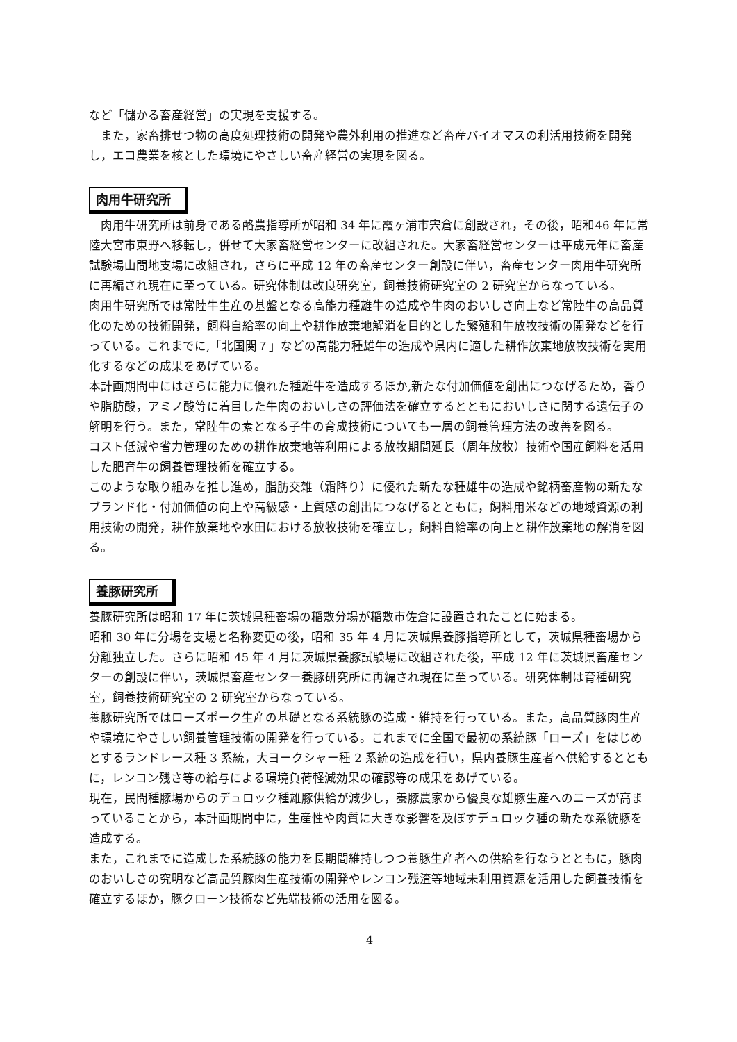など「儲かる畜産経営」の実現を支援する。
　また，家畜排せつ物の高度処理技術の開発や農外利用の推進など畜産バイオマスの利活用技術を開発し，エコ農業を核とした環境にやさしい畜産経営の実現を図る。
肉用牛研究所
　肉用牛研究所は前身である酪農指導所が昭和 34 年に霞ヶ浦市宍倉に創設され，その後，昭和46 年に常陸大宮市東野へ移転し，併せて大家畜経営センターに改組された。大家畜経営センターは平成元年に畜産試験場山間地支場に改組され，さらに平成 12 年の畜産センター創設に伴い，畜産センター肉用牛研究所に再編され現在に至っている。研究体制は改良研究室，飼養技術研究室の 2 研究室からなっている。
肉用牛研究所では常陸牛生産の基盤となる高能力種雄牛の造成や牛肉のおいしさ向上など常陸牛の高品質化のための技術開発，飼料自給率の向上や耕作放棄地解消を目的とした繁殖和牛放牧技術の開発などを行っている。これまでに,「北国関７」などの高能力種雄牛の造成や県内に適した耕作放棄地放牧技術を実用化するなどの成果をあげている。
本計画期間中にはさらに能力に優れた種雄牛を造成するほか,新たな付加価値を創出につなげるため，香りや脂肪酸，アミノ酸等に着目した牛肉のおいしさの評価法を確立するとともにおいしさに関する遺伝子の解明を行う。また，常陸牛の素となる子牛の育成技術についても一層の飼養管理方法の改善を図る。
コスト低減や省力管理のための耕作放棄地等利用による放牧期間延長（周年放牧）技術や国産飼料を活用した肥育牛の飼養管理技術を確立する。
このような取り組みを推し進め，脂肪交雑（霜降り）に優れた新たな種雄牛の造成や銘柄畜産物の新たなブランド化・付加価値の向上や高級感・上質感の創出につなげるとともに，飼料用米などの地域資源の利用技術の開発，耕作放棄地や水田における放牧技術を確立し，飼料自給率の向上と耕作放棄地の解消を図る。
養豚研究所
養豚研究所は昭和 17 年に茨城県種畜場の稲敷分場が稲敷市佐倉に設置されたことに始まる。
昭和 30 年に分場を支場と名称変更の後，昭和 35 年 4 月に茨城県養豚指導所として，茨城県種畜場から分離独立した。さらに昭和 45 年 4 月に茨城県養豚試験場に改組された後，平成 12 年に茨城県畜産センターの創設に伴い，茨城県畜産センター養豚研究所に再編され現在に至っている。研究体制は育種研究室，飼養技術研究室の 2 研究室からなっている。
養豚研究所ではローズポーク生産の基礎となる系統豚の造成・維持を行っている。また，高品質豚肉生産や環境にやさしい飼養管理技術の開発を行っている。これまでに全国で最初の系統豚「ローズ」をはじめとするランドレース種 3 系統，大ヨークシャー種 2 系統の造成を行い，県内養豚生産者へ供給するとともに，レンコン残さ等の給与による環境負荷軽減効果の確認等の成果をあげている。
現在，民間種豚場からのデュロック種雄豚供給が減少し，養豚農家から優良な雄豚生産へのニーズが高まっていることから，本計画期間中に，生産性や肉質に大きな影響を及ぼすデュロック種の新たな系統豚を造成する。
また，これまでに造成した系統豚の能力を長期間維持しつつ養豚生産者への供給を行なうとともに，豚肉のおいしさの究明など高品質豚肉生産技術の開発やレンコン残渣等地域未利用資源を活用した飼養技術を確立するほか，豚クローン技術など先端技術の活用を図る。
4